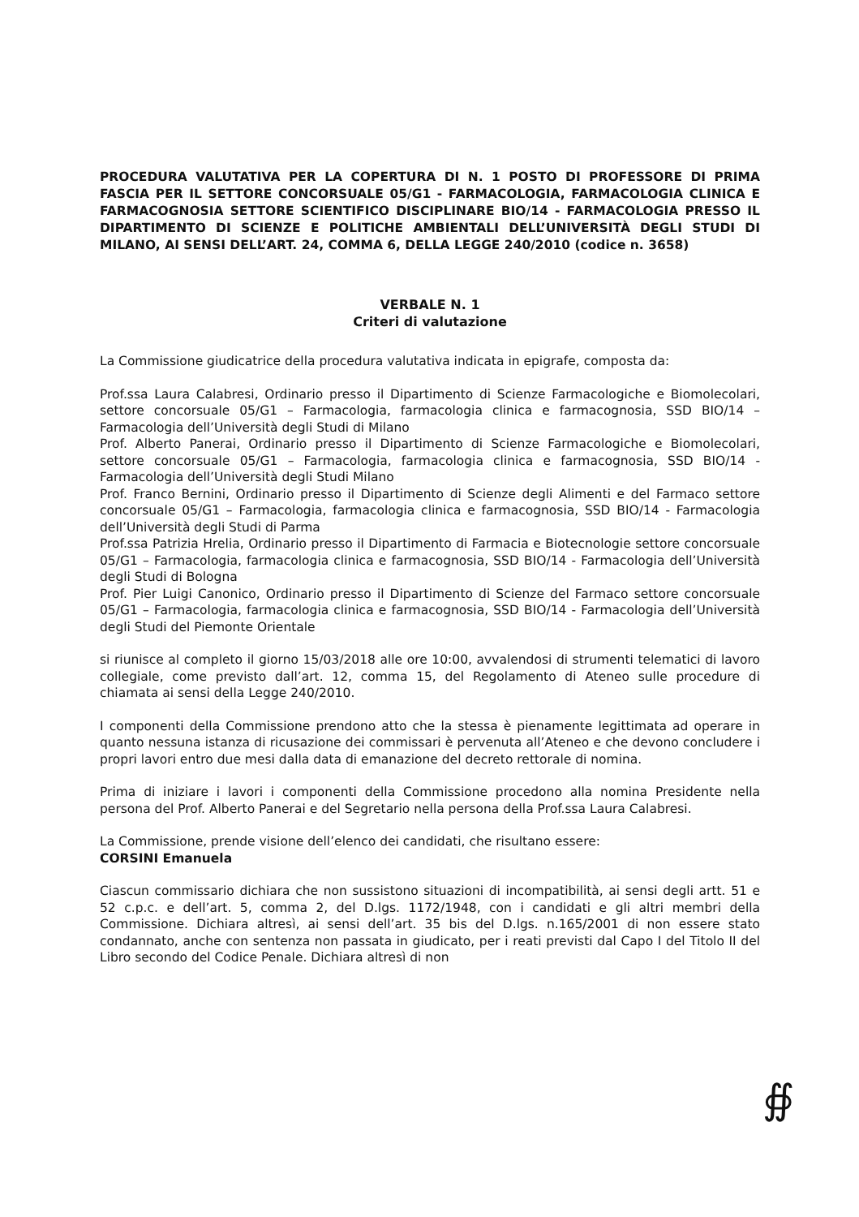PROCEDURA VALUTATIVA PER LA COPERTURA DI N. 1 POSTO DI PROFESSORE DI PRIMA FASCIA PER IL SETTORE CONCORSUALE 05/G1 - FARMACOLOGIA, FARMACOLOGIA CLINICA E FARMACOGNOSIA SETTORE SCIENTIFICO DISCIPLINARE BIO/14 - FARMACOLOGIA PRESSO IL DIPARTIMENTO DI SCIENZE E POLITICHE AMBIENTALI DELL’UNIVERSITÀ DEGLI STUDI DI MILANO, AI SENSI DELL’ART. 24, COMMA 6, DELLA LEGGE 240/2010 (codice n. 3658)
VERBALE N. 1
Criteri di valutazione
La Commissione giudicatrice della procedura valutativa indicata in epigrafe, composta da:
Prof.ssa Laura Calabresi, Ordinario presso il Dipartimento di Scienze Farmacologiche e Biomolecolari, settore concorsuale 05/G1 – Farmacologia, farmacologia clinica e farmacognosia, SSD BIO/14 – Farmacologia dell’Università degli Studi di Milano
Prof. Alberto Panerai, Ordinario presso il Dipartimento di Scienze Farmacologiche e Biomolecolari, settore concorsuale 05/G1 – Farmacologia, farmacologia clinica e farmacognosia, SSD BIO/14 - Farmacologia dell’Università degli Studi Milano
Prof. Franco Bernini, Ordinario presso il Dipartimento di Scienze degli Alimenti e del Farmaco settore concorsuale 05/G1 – Farmacologia, farmacologia clinica e farmacognosia, SSD BIO/14 - Farmacologia dell’Università degli Studi di Parma
Prof.ssa Patrizia Hrelia, Ordinario presso il Dipartimento di Farmacia e Biotecnologie settore concorsuale 05/G1 – Farmacologia, farmacologia clinica e farmacognosia, SSD BIO/14 - Farmacologia dell’Università degli Studi di Bologna
Prof. Pier Luigi Canonico, Ordinario presso il Dipartimento di Scienze del Farmaco settore concorsuale 05/G1 – Farmacologia, farmacologia clinica e farmacognosia, SSD BIO/14 - Farmacologia dell’Università degli Studi del Piemonte Orientale
si riunisce al completo il giorno 15/03/2018 alle ore 10:00, avvalendosi di strumenti telematici di lavoro collegiale, come previsto dall’art. 12, comma 15, del Regolamento di Ateneo sulle procedure di chiamata ai sensi della Legge 240/2010.
I componenti della Commissione prendono atto che la stessa è pienamente legittimata ad operare in quanto nessuna istanza di ricusazione dei commissari è pervenuta all’Ateneo e che devono concludere i propri lavori entro due mesi dalla data di emanazione del decreto rettorale di nomina.
Prima di iniziare i lavori i componenti della Commissione procedono alla nomina Presidente nella persona del Prof. Alberto Panerai e del Segretario nella persona della Prof.ssa Laura Calabresi.
La Commissione, prende visione dell’elenco dei candidati, che risultano essere:
CORSINI Emanuela
Ciascun commissario dichiara che non sussistono situazioni di incompatibilità, ai sensi degli artt. 51 e 52 c.p.c. e dell’art. 5, comma 2, del D.lgs. 1172/1948, con i candidati e gli altri membri della Commissione. Dichiara altresì, ai sensi dell’art. 35 bis del D.lgs. n.165/2001 di non essere stato condannato, anche con sentenza non passata in giudicato, per i reati previsti dal Capo I del Titolo II del Libro secondo del Codice Penale. Dichiara altresì di non
∯